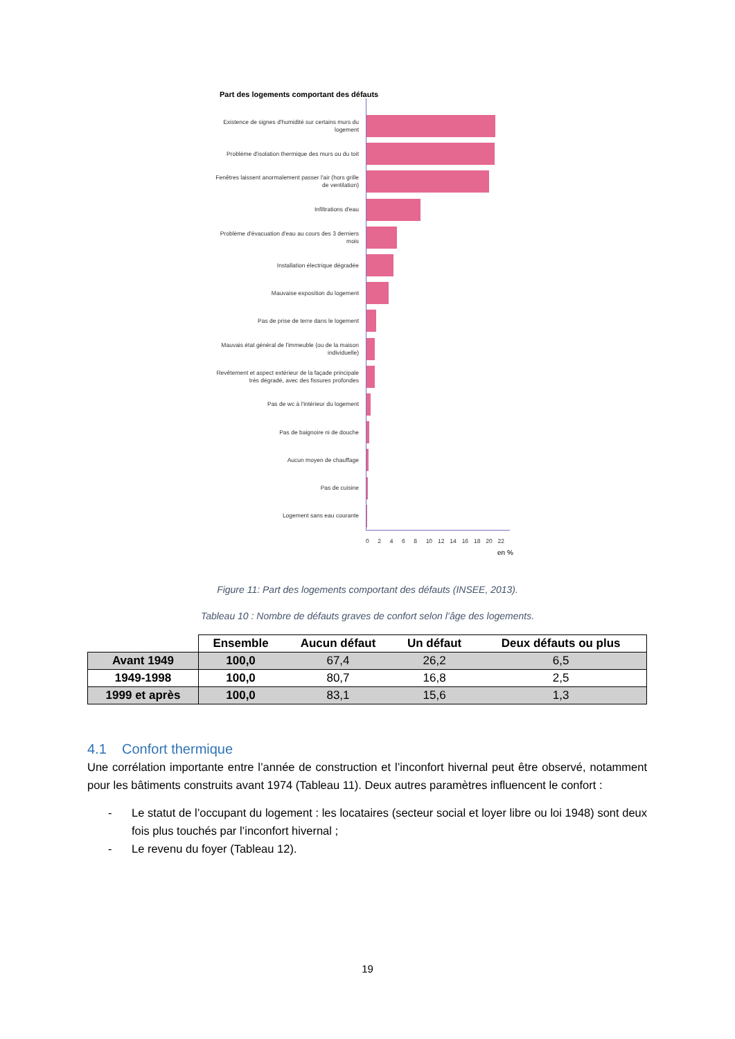Part des logements comportant des défauts
Existence de signes d'humidité sur certains murs du logement
Problème d'isolation thermique des murs ou du toit
Fenêtres laissent anormalement passer l'air (hors grille de ventilation)
Infiltrations d'eau
Problème d'évacuation d'eau au cours des 3 derniers mois
Installation électrique dégradée
Mauvaise exposition du logement
Pas de prise de terre dans le logement
Mauvais état général de l'immeuble (ou de la maison individuelle)
Revêtement et aspect extérieur de la façade principale très dégradé, avec des fissures profondes
Pas de wc à l'intérieur du logement
Pas de baignoire ni de douche
Aucun moyen de chauffage
Pas de cuisine
Logement sans eau courante
0 2 4 6 8 10 12 14 16 18 20 22
en %
Figure 11: Part des logements comportant des défauts (INSEE, 2013).
Tableau 10 : Nombre de défauts graves de confort selon l’âge des logements.
| | Ensemble | Aucun défaut | Un défaut | Deux défauts ou plus |
| --- | --- | --- | --- | --- |
| Avant 1949 | 100,0 | 67,4 | 26,2 | 6,5 |
| 1949-1998 | 100,0 | 80,7 | 16,8 | 2,5 |
| 1999 et après | 100,0 | 83,1 | 15,6 | 1,3 |
4.1 Confort thermique
Une corrélation importante entre l’année de construction et l’inconfort hivernal peut être observé, notamment pour les bâtiments construits avant 1974 (Tableau 11). Deux autres paramètres influencent le confort :
- Le statut de l’occupant du logement : les locataires (secteur social et loyer libre ou loi 1948) sont deux fois plus touchés par l’inconfort hivernal ;
- Le revenu du foyer (Tableau 12).
19